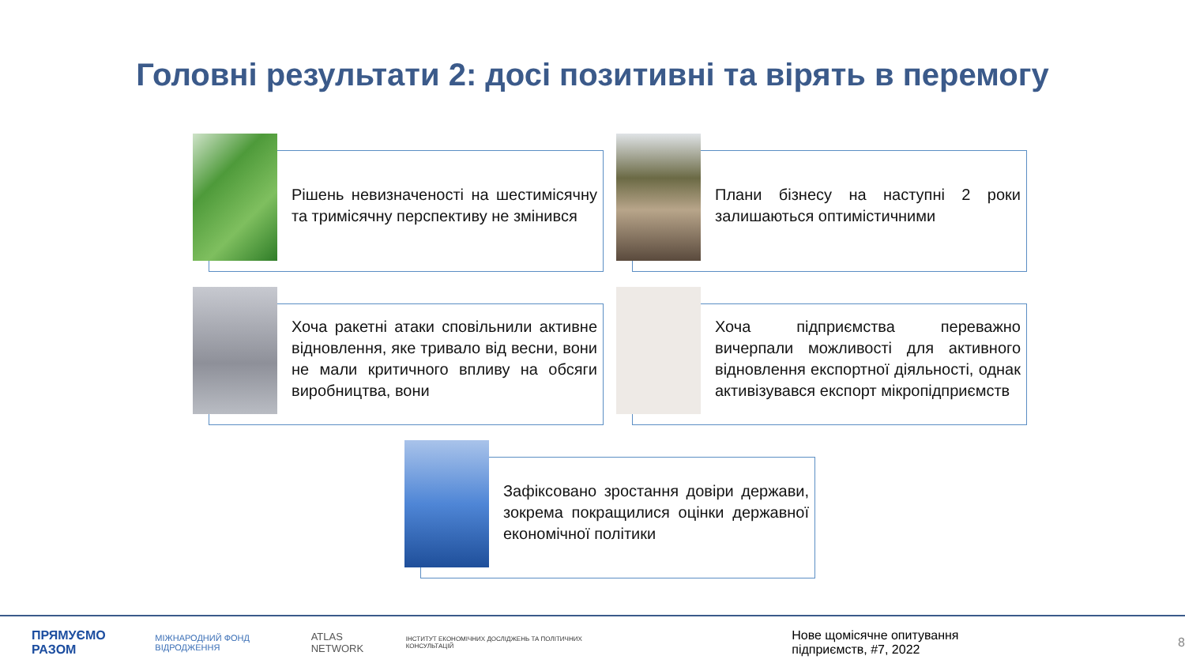Головні результати 2: досі позитивні та вірять в перемогу
Рішень невизначеності на шестимісячну та тримісячну перспективу не змінився
Плани бізнесу на наступні 2 роки залишаються оптимістичними
Хоча ракетні атаки сповільнили активне відновлення, яке тривало від весни, вони не мали критичного впливу на обсяги виробництва, вони
Хоча підприємства переважно вичерпали можливості для активного відновлення експортної діяльності, однак активізувався експорт мікропідприємств
Зафіксовано зростання довіри держави, зокрема покращилися оцінки державної економічної політики
ПРЯМУЄМО РАЗОМ МІЖНАРОДНИЙ ФОНД ВІДРОДЖЕННЯ ATLAS NETWORK ІНСТИТУТ ЕКОНОМІЧНИХ ДОСЛІДЖЕНЬ ТА ПОЛІТИЧНИХ КОНСУЛЬТАЦІЙ Нове щомісячне опитування підприємств, #7, 2022 8